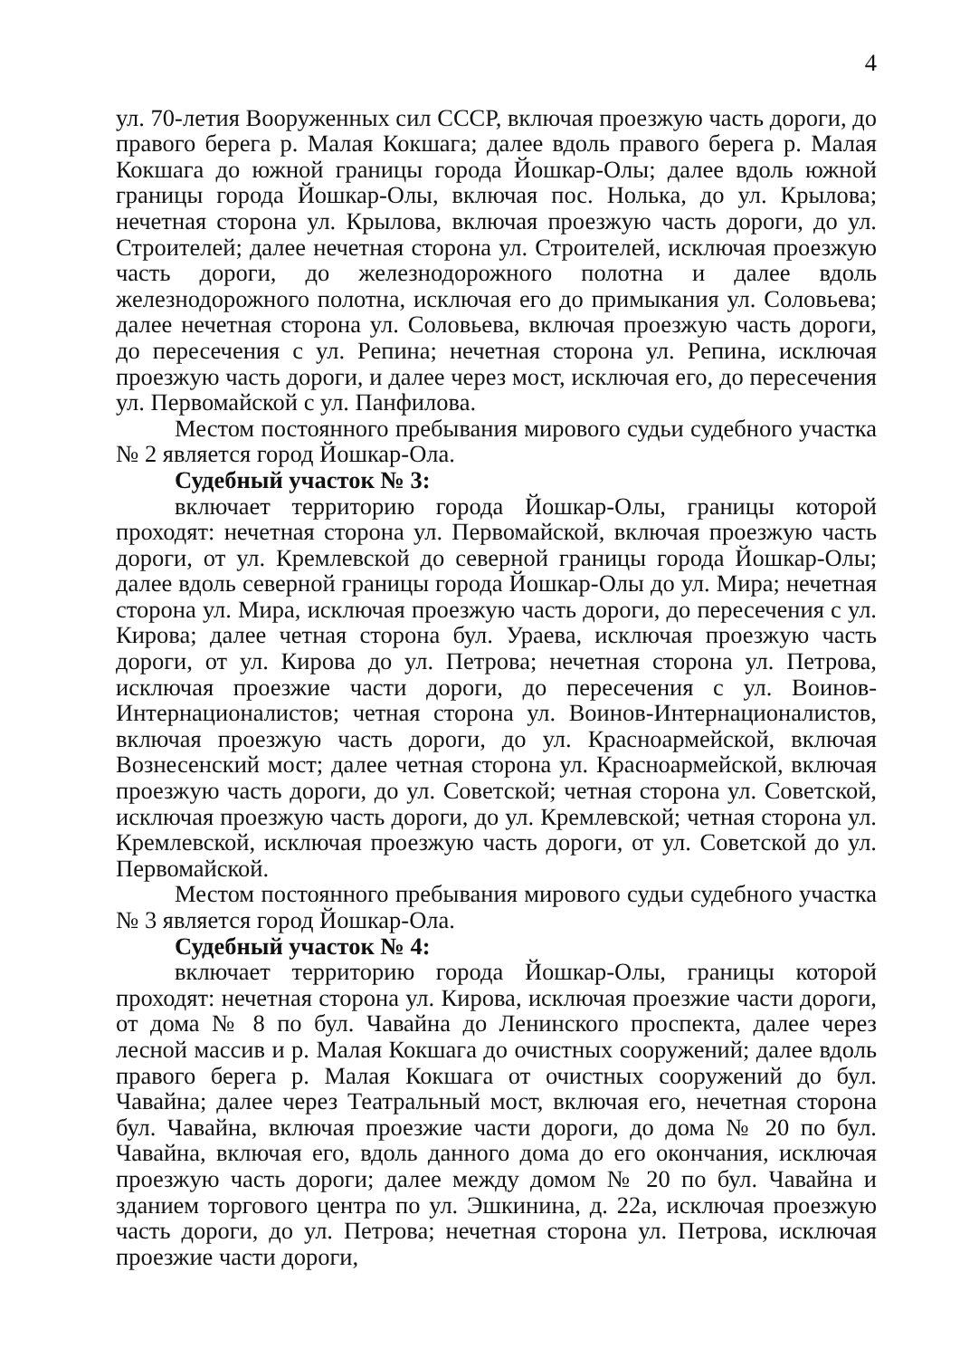4
ул. 70-летия Вооруженных сил СССР, включая проезжую часть дороги, до правого берега р. Малая Кокшага; далее вдоль правого берега р. Малая Кокшага до южной границы города Йошкар-Олы; далее вдоль южной границы города Йошкар-Олы, включая пос. Нолька, до ул. Крылова; нечетная сторона ул. Крылова, включая проезжую часть дороги, до ул. Строителей; далее нечетная сторона ул. Строителей, исключая проезжую часть дороги, до железнодорожного полотна и далее вдоль железнодорожного полотна, исключая его до примыкания ул. Соловьева; далее нечетная сторона ул. Соловьева, включая проезжую часть дороги, до пересечения с ул. Репина; нечетная сторона ул. Репина, исключая проезжую часть дороги, и далее через мост, исключая его, до пересечения ул. Первомайской с ул. Панфилова.
Местом постоянного пребывания мирового судьи судебного участка № 2 является город Йошкар-Ола.
Судебный участок № 3:
включает территорию города Йошкар-Олы, границы которой проходят: нечетная сторона ул. Первомайской, включая проезжую часть дороги, от ул. Кремлевской до северной границы города Йошкар-Олы; далее вдоль северной границы города Йошкар-Олы до ул. Мира; нечетная сторона ул. Мира, исключая проезжую часть дороги, до пересечения с ул. Кирова; далее четная сторона бул. Ураева, исключая проезжую часть дороги, от ул. Кирова до ул. Петрова; нечетная сторона ул. Петрова, исключая проезжие части дороги, до пересечения с ул. Воинов-Интернационалистов; четная сторона ул. Воинов-Интернационалистов, включая проезжую часть дороги, до ул. Красноармейской, включая Вознесенский мост; далее четная сторона ул. Красноармейской, включая проезжую часть дороги, до ул. Советской; четная сторона ул. Советской, исключая проезжую часть дороги, до ул. Кремлевской; четная сторона ул. Кремлевской, исключая проезжую часть дороги, от ул. Советской до ул. Первомайской.
Местом постоянного пребывания мирового судьи судебного участка № 3 является город Йошкар-Ола.
Судебный участок № 4:
включает территорию города Йошкар-Олы, границы которой проходят: нечетная сторона ул. Кирова, исключая проезжие части дороги, от дома № 8 по бул. Чавайна до Ленинского проспекта, далее через лесной массив и р. Малая Кокшага до очистных сооружений; далее вдоль правого берега р. Малая Кокшага от очистных сооружений до бул. Чавайна; далее через Театральный мост, включая его, нечетная сторона бул. Чавайна, включая проезжие части дороги, до дома № 20 по бул. Чавайна, включая его, вдоль данного дома до его окончания, исключая проезжую часть дороги; далее между домом № 20 по бул. Чавайна и зданием торгового центра по ул. Эшкинина, д. 22а, исключая проезжую часть дороги, до ул. Петрова; нечетная сторона ул. Петрова, исключая проезжие части дороги,